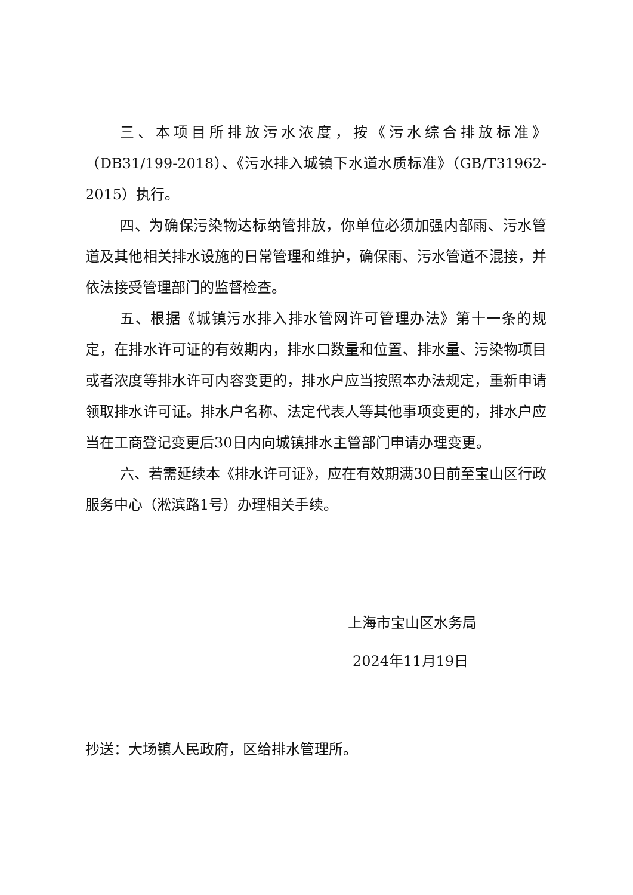三、本项目所排放污水浓度，按《污水综合排放标准》（DB31/199-2018）、《污水排入城镇下水道水质标准》（GB/T31962-2015）执行。
四、为确保污染物达标纳管排放，你单位必须加强内部雨、污水管道及其他相关排水设施的日常管理和维护，确保雨、污水管道不混接，并依法接受管理部门的监督检查。
五、根据《城镇污水排入排水管网许可管理办法》第十一条的规定，在排水许可证的有效期内，排水口数量和位置、排水量、污染物项目或者浓度等排水许可内容变更的，排水户应当按照本办法规定，重新申请领取排水许可证。排水户名称、法定代表人等其他事项变更的，排水户应当在工商登记变更后30日内向城镇排水主管部门申请办理变更。
六、若需延续本《排水许可证》，应在有效期满30日前至宝山区行政服务中心（淞滨路1号）办理相关手续。
上海市宝山区水务局
2024年11月19日
抄送：大场镇人民政府，区给排水管理所。